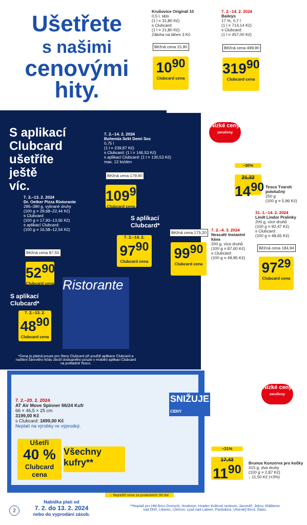Ušetřete
s našimi
cenovými
hity.
Krušovice Originál 10
0,5 l, sklo
(1 l = 31,80 Kč)
s Clubcard:
(1 l = 21,80 Kč)
Záloha na láhev 3 Kč.
Běžná cena 15,90
10<sup>90</sup>
Clubcard cena
7. 2.–14. 2. 2024
Baileys
17 %, 0,7 l
(1 l = 714,14 Kč)
s Clubcard:
(1 l = 457,00 Kč)
Běžná cena 499,90
319<sup>90</sup>
Clubcard cena
S aplikací
Clubcard
ušetříte
ještě
víc.
7. 2.–14. 2. 2024
Bohemia Sekt Demi Sec
0,75 l
(1 l = 239,87 Kč)
s Clubcard: (1 l = 146,53 Kč)
s aplikací Clubcard: (1 l = 130,53 Kč)
max. 12 ks/den
Běžná cena 179,90
109<sup>90</sup>
Clubcard cena
S aplikací
Clubcard*
7. 2.–14. 2.
97<sup>90</sup>
Clubcard cena
7. 2.–13. 2. 2024
Dr. Oetker Pizza Ristorante
295–390 g, vybrané druhy
(100 g = 29,68–22,44 Kč)
s Clubcard:
(100 g = 17,93–13,56 Kč)
s aplikací Clubcard:
(100 g = 16,58–12,54 Kč)
Běžná cena 87,55
52<sup>90</sup>
Clubcard cena
S aplikací
Clubcard*
7. 2.–13. 2.
48<sup>90</sup>
Clubcard cena
Ristorante
*Cena je platná pouze pro členy Clubcard při použití aplikace Clubcard a načtení čárového kódu zboží dostupného pouze v mobilní aplikaci Clubcard na pokladně Tesco.
Nízké ceny
zaručeny
−30%
21,32
14<sup>90</sup>
Tesco Tvaroh polotučný
250 g
(100 g = 5,96 Kč)
31. 1.–14. 2. 2024
Lindt Lindor Pralinky
200 g, více druhů
(100 g = 92,47 Kč)
s Clubcard:
(100 g = 48,65 Kč)
Běžná cena 184,94
97<sup>29</sup>
Clubcard cena
7. 2.–4. 3. 2024
Nescafé Instantní káva
200 g, více druhů
(100 g = 87,60 Kč)
s Clubcard:
(100 g = 49,95 Kč)
Běžná cena 175,20
99<sup>90</sup>
Clubcard cena
7. 2.–20. 2. 2024
AT Air Move Spinner 66/24 Kufr
66 × 46,5 × 25 cm
3199,00 Kč
s Clubcard: 1899,00 Kč
Neplatí na výrobky ve výprodeji.
Ušetři
40 %
Clubcard cena
Všechny kufry**
SNIŽUJE
CENY
Nízké ceny
zaručeny
−31%
17,43
11<sup>90</sup>
Brunos Konzerva pro kočky
415 g, dva druhy
(100 g = 2,87 Kč)
↓ 11,50 Kč (+3%)
↓ Nejnižší cena za posledních 30 dní
2
Nabídka platí od
7. 2. do 13. 2. 2024
nebo do vyprodání zásob.
**Neplatí pro HM Brno Dornych, Hostivice, Hradec Králové centrum, Jaroměř, Jirkov, Klášterec nad Ohří, Liberec, Litvínov, Lysá nad Labem, Pardubice, Uherský Brod, Žatec.